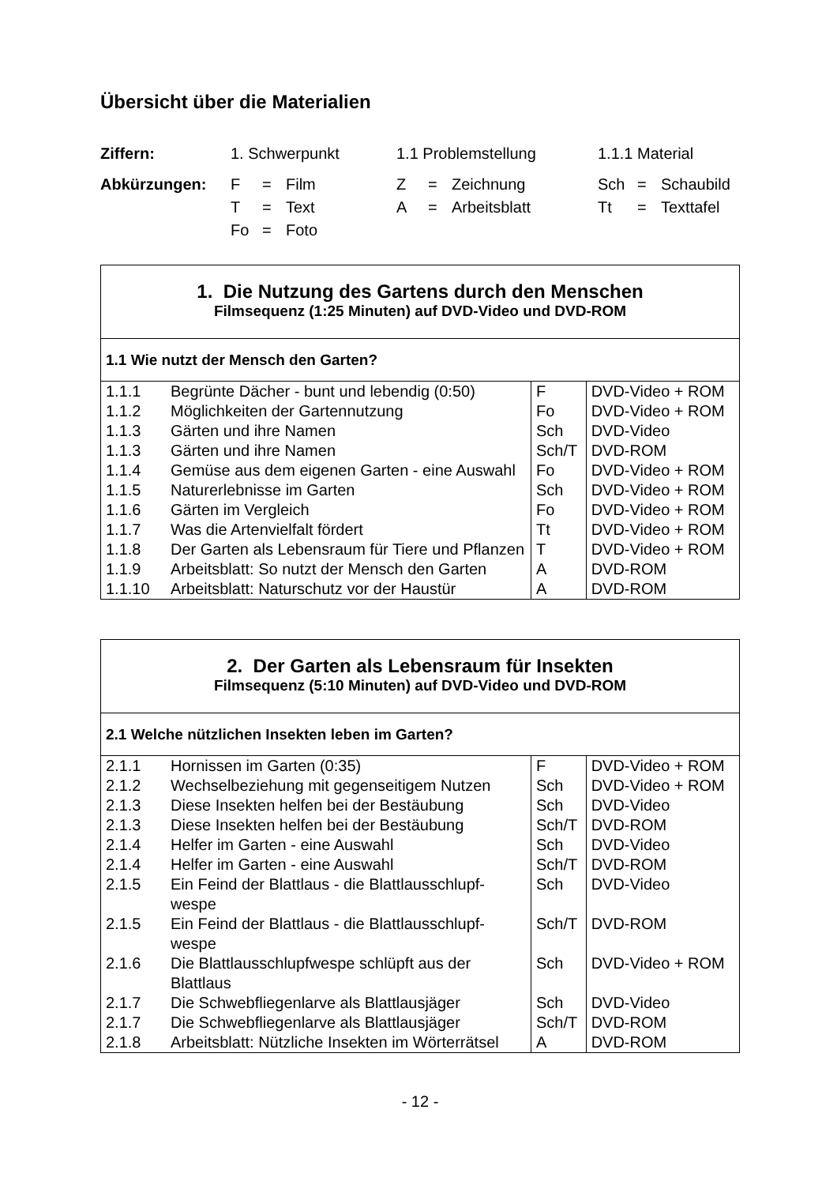Übersicht über die Materialien
| Ziffern: | 1. Schwerpunkt | | | 1.1 Problemstellung | | | 1.1.1 Material | | |
| Abkürzungen: | F | = | Film | Z | = | Zeichnung | Sch | = | Schaubild |
| | T | = | Text | A | = | Arbeitsblatt | Tt | = | Texttafel |
| | Fo | = | Foto | | | | | | |
| 1. Die Nutzung des Gartens durch den Menschen Filmsequenz (1:25 Minuten) auf DVD-Video und DVD-ROM | | | |
| --- | --- | --- | --- |
| 1.1 Wie nutzt der Mensch den Garten? | | | |
| 1.1.1 | Begrünte Dächer - bunt und lebendig (0:50) | F | DVD-Video + ROM |
| 1.1.2 | Möglichkeiten der Gartennutzung | Fo | DVD-Video + ROM |
| 1.1.3 | Gärten und ihre Namen | Sch | DVD-Video |
| 1.1.3 | Gärten und ihre Namen | Sch/T | DVD-ROM |
| 1.1.4 | Gemüse aus dem eigenen Garten - eine Auswahl | Fo | DVD-Video + ROM |
| 1.1.5 | Naturerlebnisse im Garten | Sch | DVD-Video + ROM |
| 1.1.6 | Gärten im Vergleich | Fo | DVD-Video + ROM |
| 1.1.7 | Was die Artenvielfalt fördert | Tt | DVD-Video + ROM |
| 1.1.8 | Der Garten als Lebensraum für Tiere und Pflanzen | T | DVD-Video + ROM |
| 1.1.9 | Arbeitsblatt: So nutzt der Mensch den Garten | A | DVD-ROM |
| 1.1.10 | Arbeitsblatt: Naturschutz vor der Haustür | A | DVD-ROM |
| 2. Der Garten als Lebensraum für Insekten Filmsequenz (5:10 Minuten) auf DVD-Video und DVD-ROM | | | |
| --- | --- | --- | --- |
| 2.1 Welche nützlichen Insekten leben im Garten? | | | |
| 2.1.1 | Hornissen im Garten (0:35) | F | DVD-Video + ROM |
| 2.1.2 | Wechselbeziehung mit gegenseitigem Nutzen | Sch | DVD-Video + ROM |
| 2.1.3 | Diese Insekten helfen bei der Bestäubung | Sch | DVD-Video |
| 2.1.3 | Diese Insekten helfen bei der Bestäubung | Sch/T | DVD-ROM |
| 2.1.4 | Helfer im Garten - eine Auswahl | Sch | DVD-Video |
| 2.1.4 | Helfer im Garten - eine Auswahl | Sch/T | DVD-ROM |
| 2.1.5 | Ein Feind der Blattlaus - die Blattlausschlupf-wespe | Sch | DVD-Video |
| 2.1.5 | Ein Feind der Blattlaus - die Blattlausschlupf-wespe | Sch/T | DVD-ROM |
| 2.1.6 | Die Blattlausschlupfwespe schlüpft aus der Blattlaus | Sch | DVD-Video + ROM |
| 2.1.7 | Die Schwebfliegenlarve als Blattlausjäger | Sch | DVD-Video |
| 2.1.7 | Die Schwebfliegenlarve als Blattlausjäger | Sch/T | DVD-ROM |
| 2.1.8 | Arbeitsblatt: Nützliche Insekten im Wörterrätsel | A | DVD-ROM |
- 12 -